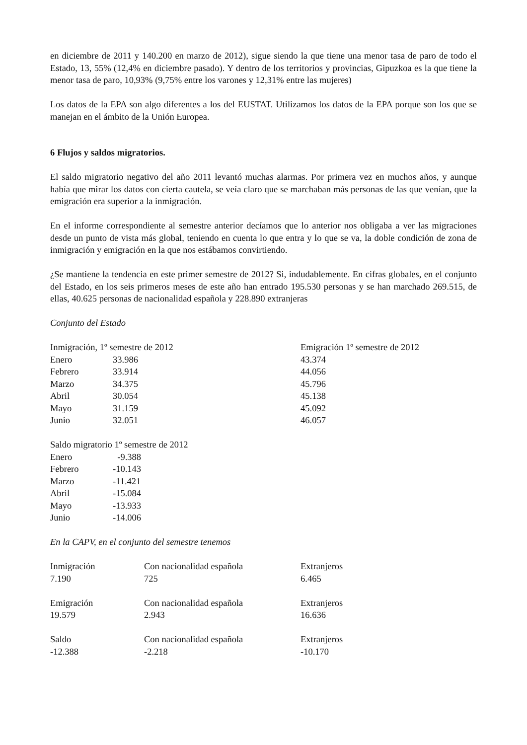en diciembre de 2011 y 140.200 en marzo de 2012), sigue siendo la que tiene una menor tasa de paro de todo el Estado, 13, 55% (12,4% en diciembre pasado). Y dentro de los territorios y provincias, Gipuzkoa es la que tiene la menor tasa de paro, 10,93% (9,75% entre los varones y 12,31% entre las mujeres)
Los datos de la EPA son algo diferentes a los del EUSTAT. Utilizamos los datos de la EPA porque son los que se manejan en el ámbito de la Unión Europea.
6 Flujos y saldos migratorios.
El saldo migratorio negativo del año 2011 levantó muchas alarmas. Por primera vez en muchos años, y aunque había que mirar los datos con cierta cautela, se veía claro que se marchaban más personas de las que venían, que la emigración era superior a la inmigración.
En el informe correspondiente al semestre anterior decíamos que lo anterior nos obligaba a ver las migraciones desde un punto de vista más global, teniendo en cuenta lo que entra y lo que se va, la doble condición de zona de inmigración y emigración en la que nos estábamos convirtiendo.
¿Se mantiene la tendencia en este primer semestre de 2012? Si, indudablemente. En cifras globales, en el conjunto del Estado, en los seis primeros meses de este año han entrado 195.530 personas y se han marchado 269.515, de ellas, 40.625 personas de nacionalidad española y 228.890 extranjeras
Conjunto del Estado
| Inmigración, 1º semestre de 2012 | | Emigración 1º semestre de 2012 |
| Enero | 33.986 | 43.374 |
| Febrero | 33.914 | 44.056 |
| Marzo | 34.375 | 45.796 |
| Abril | 30.054 | 45.138 |
| Mayo | 31.159 | 45.092 |
| Junio | 32.051 | 46.057 |
| Saldo migratorio 1º semestre de 2012 | |
| Enero | -9.388 |
| Febrero | -10.143 |
| Marzo | -11.421 |
| Abril | -15.084 |
| Mayo | -13.933 |
| Junio | -14.006 |
En la CAPV, en el conjunto del semestre tenemos
| Inmigración | Con nacionalidad española | Extranjeros |
| 7.190 | 725 | 6.465 |
| Emigración | Con nacionalidad española | Extranjeros |
| 19.579 | 2.943 | 16.636 |
| Saldo | Con nacionalidad española | Extranjeros |
| -12.388 | -2.218 | -10.170 |